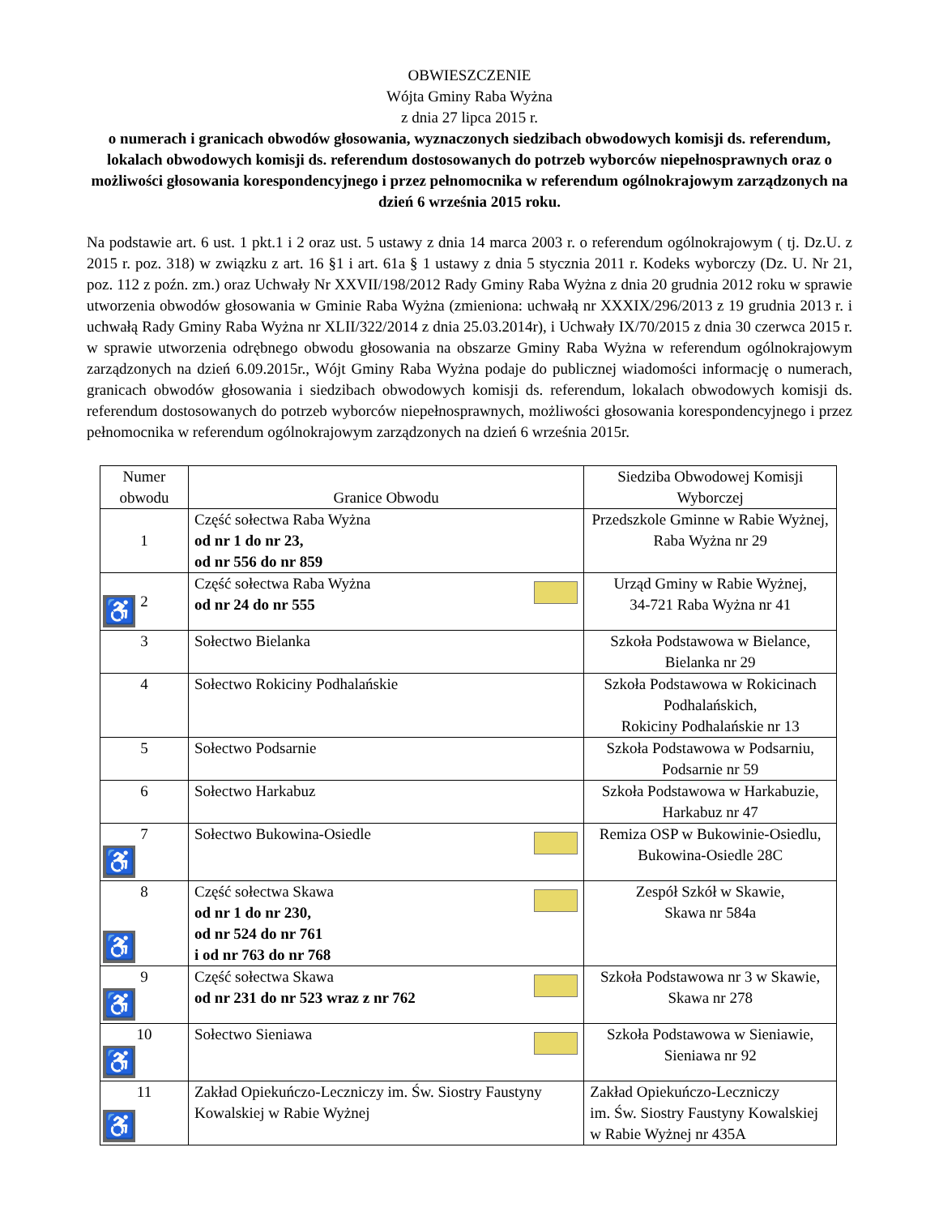OBWIESZCZENIE
Wójta Gminy Raba Wyżna
z dnia 27 lipca 2015 r.
o numerach i granicach obwodów głosowania, wyznaczonych siedzibach obwodowych komisji ds. referendum, lokalach obwodowych komisji ds. referendum dostosowanych do potrzeb wyborców niepełnosprawnych oraz o możliwości głosowania korespondencyjnego i przez pełnomocnika w referendum ogólnokrajowym zarządzonych na dzień 6 września 2015 roku.
Na podstawie art. 6 ust. 1 pkt.1 i 2 oraz ust. 5 ustawy z dnia 14 marca 2003 r. o referendum ogólnokrajowym ( tj. Dz.U. z 2015 r. poz. 318) w związku z art. 16 §1 i art. 61a § 1 ustawy z dnia 5 stycznia 2011 r. Kodeks wyborczy (Dz. U. Nr 21, poz. 112 z poźn. zm.) oraz Uchwały Nr XXVII/198/2012 Rady Gminy Raba Wyżna z dnia 20 grudnia 2012 roku w sprawie utworzenia obwodów głosowania w Gminie Raba Wyżna (zmieniona: uchwałą nr XXXIX/296/2013 z 19 grudnia 2013 r. i uchwałą Rady Gminy Raba Wyżna nr XLII/322/2014 z dnia 25.03.2014r), i Uchwały IX/70/2015 z dnia 30 czerwca 2015 r. w sprawie utworzenia odrębnego obwodu głosowania na obszarze Gminy Raba Wyżna w referendum ogólnokrajowym zarządzonych na dzień 6.09.2015r., Wójt Gminy Raba Wyżna podaje do publicznej wiadomości informację o numerach, granicach obwodów głosowania i siedzibach obwodowych komisji ds. referendum, lokalach obwodowych komisji ds. referendum dostosowanych do potrzeb wyborców niepełnosprawnych, możliwości głosowania korespondencyjnego i przez pełnomocnika w referendum ogólnokrajowym zarządzonych na dzień 6 września 2015r.
| Numer obwodu | Granice Obwodu | Siedziba Obwodowej Komisji Wyborczej |
| --- | --- | --- |
| 1 | Część sołectwa Raba Wyżna od nr 1 do nr 23, od nr 556 do nr 859 | Przedszkole Gminne w Rabie Wyżnej, Raba Wyżna nr 29 |
| ♿ 2 | Część sołectwa Raba Wyżna od nr 24 do nr 555 | Urząd Gminy w Rabie Wyżnej, 34-721 Raba Wyżna nr 41 |
| 3 | Sołectwo Bielanka | Szkoła Podstawowa w Bielance, Bielanka nr 29 |
| 4 | Sołectwo Rokiciny Podhalańskie | Szkoła Podstawowa w Rokicinach Podhalańskich, Rokiciny Podhalańskie nr 13 |
| 5 | Sołectwo Podsarnie | Szkoła Podstawowa w Podsarniu, Podsarnie nr 59 |
| 6 | Sołectwo Harkabuz | Szkoła Podstawowa w Harkabuzie, Harkabuz nr 47 |
| 7 ♿ | Sołectwo Bukowina-Osiedle | Remiza OSP w Bukowinie-Osiedlu, Bukowina-Osiedle 28C |
| 8 ♿ | Część sołectwa Skawa od nr 1 do nr 230, od nr 524 do nr 761 i od nr 763 do nr 768 | Zespół Szkół w Skawie, Skawa nr 584a |
| 9 ♿ | Część sołectwa Skawa od nr 231 do nr 523 wraz z nr 762 | Szkoła Podstawowa nr 3 w Skawie, Skawa nr 278 |
| 10 ♿ | Sołectwo Sieniawa | Szkoła Podstawowa w Sieniawie, Sieniawa nr 92 |
| 11 ♿ | Zakład Opiekuńczo-Leczniczy im. Św. Siostry Faustyny Kowalskiej w Rabie Wyżnej | Zakład Opiekuńczo-Leczniczy im. Św. Siostry Faustyny Kowalskiej w Rabie Wyżnej nr 435A |